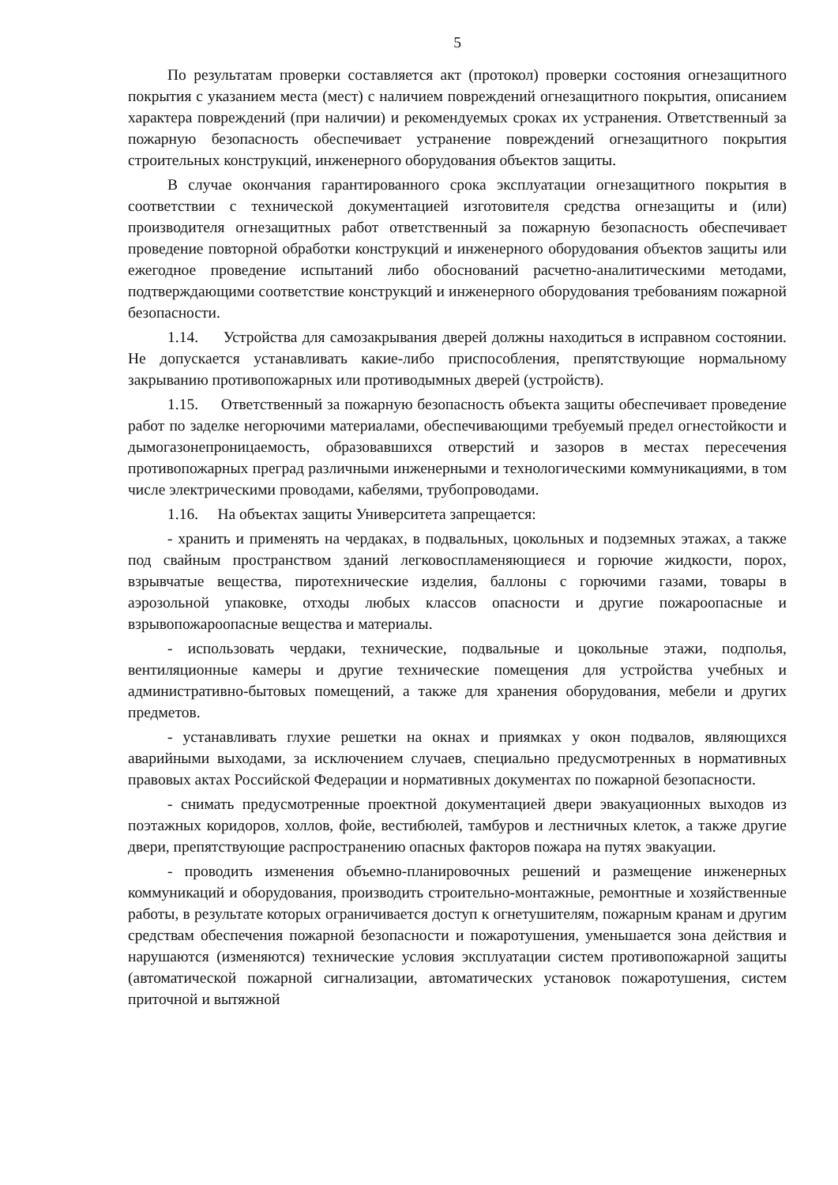5
По результатам проверки составляется акт (протокол) проверки состояния огнезащитного покрытия с указанием места (мест) с наличием повреждений огнезащитного покрытия, описанием характера повреждений (при наличии) и рекомендуемых сроках их устранения. Ответственный за пожарную безопасность обеспечивает устранение повреждений огнезащитного покрытия строительных конструкций, инженерного оборудования объектов защиты.
В случае окончания гарантированного срока эксплуатации огнезащитного покрытия в соответствии с технической документацией изготовителя средства огнезащиты и (или) производителя огнезащитных работ ответственный за пожарную безопасность обеспечивает проведение повторной обработки конструкций и инженерного оборудования объектов защиты или ежегодное проведение испытаний либо обоснований расчетно-аналитическими методами, подтверждающими соответствие конструкций и инженерного оборудования требованиям пожарной безопасности.
1.14. Устройства для самозакрывания дверей должны находиться в исправном состоянии. Не допускается устанавливать какие-либо приспособления, препятствующие нормальному закрыванию противопожарных или противодымных дверей (устройств).
1.15. Ответственный за пожарную безопасность объекта защиты обеспечивает проведение работ по заделке негорючими материалами, обеспечивающими требуемый предел огнестойкости и дымогазонепроницаемость, образовавшихся отверстий и зазоров в местах пересечения противопожарных преград различными инженерными и технологическими коммуникациями, в том числе электрическими проводами, кабелями, трубопроводами.
1.16. На объектах защиты Университета запрещается:
- хранить и применять на чердаках, в подвальных, цокольных и подземных этажах, а также под свайным пространством зданий легковоспламеняющиеся и горючие жидкости, порох, взрывчатые вещества, пиротехнические изделия, баллоны с горючими газами, товары в аэрозольной упаковке, отходы любых классов опасности и другие пожароопасные и взрывопожароопасные вещества и материалы.
- использовать чердаки, технические, подвальные и цокольные этажи, подполья, вентиляционные камеры и другие технические помещения для устройства учебных и административно-бытовых помещений, а также для хранения оборудования, мебели и других предметов.
- устанавливать глухие решетки на окнах и приямках у окон подвалов, являющихся аварийными выходами, за исключением случаев, специально предусмотренных в нормативных правовых актах Российской Федерации и нормативных документах по пожарной безопасности.
- снимать предусмотренные проектной документацией двери эвакуационных выходов из поэтажных коридоров, холлов, фойе, вестибюлей, тамбуров и лестничных клеток, а также другие двери, препятствующие распространению опасных факторов пожара на путях эвакуации.
- проводить изменения объемно-планировочных решений и размещение инженерных коммуникаций и оборудования, производить строительно-монтажные, ремонтные и хозяйственные работы, в результате которых ограничивается доступ к огнетушителям, пожарным кранам и другим средствам обеспечения пожарной безопасности и пожаротушения, уменьшается зона действия и нарушаются (изменяются) технические условия эксплуатации систем противопожарной защиты (автоматической пожарной сигнализации, автоматических установок пожаротушения, систем приточной и вытяжной